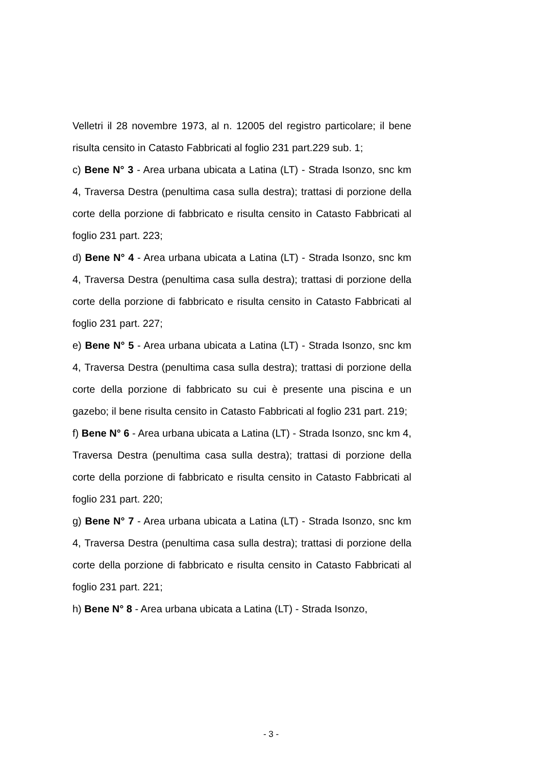Velletri il 28 novembre 1973, al n. 12005 del registro particolare; il bene risulta censito in Catasto Fabbricati al foglio 231 part.229 sub. 1;
c) Bene N° 3 - Area urbana ubicata a Latina (LT) - Strada Isonzo, snc km 4, Traversa Destra (penultima casa sulla destra); trattasi di porzione della corte della porzione di fabbricato e risulta censito in Catasto Fabbricati al foglio 231 part. 223;
d) Bene N° 4 - Area urbana ubicata a Latina (LT) - Strada Isonzo, snc km 4, Traversa Destra (penultima casa sulla destra); trattasi di porzione della corte della porzione di fabbricato e risulta censito in Catasto Fabbricati al foglio 231 part. 227;
e) Bene N° 5 - Area urbana ubicata a Latina (LT) - Strada Isonzo, snc km 4, Traversa Destra (penultima casa sulla destra); trattasi di porzione della corte della porzione di fabbricato su cui è presente una piscina e un gazebo; il bene risulta censito in Catasto Fabbricati al foglio 231 part. 219;
f) Bene N° 6 - Area urbana ubicata a Latina (LT) - Strada Isonzo, snc km 4, Traversa Destra (penultima casa sulla destra); trattasi di porzione della corte della porzione di fabbricato e risulta censito in Catasto Fabbricati al foglio 231 part. 220;
g) Bene N° 7 - Area urbana ubicata a Latina (LT) - Strada Isonzo, snc km 4, Traversa Destra (penultima casa sulla destra); trattasi di porzione della corte della porzione di fabbricato e risulta censito in Catasto Fabbricati al foglio 231 part. 221;
h) Bene N° 8 - Area urbana ubicata a Latina (LT) - Strada Isonzo,
- 3 -